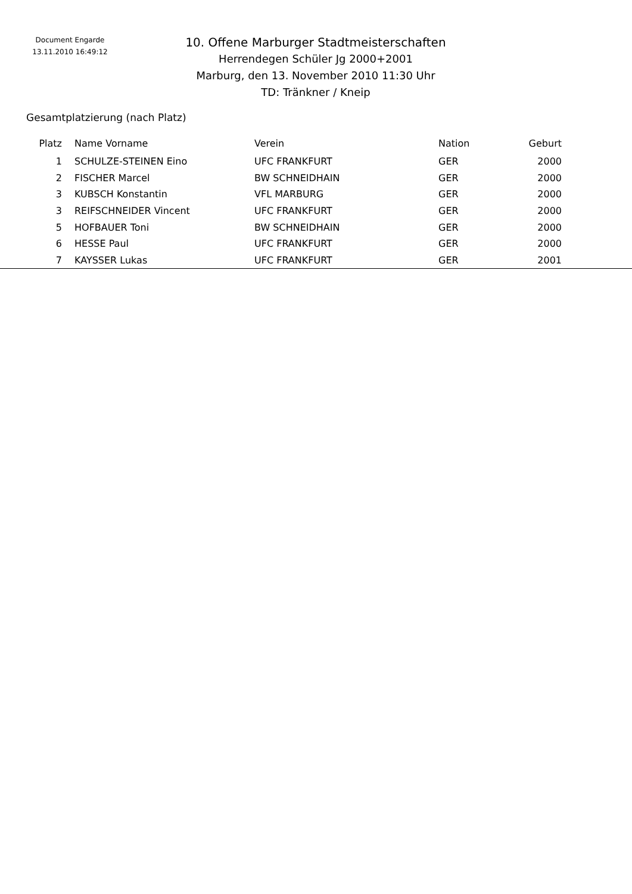Document Engarde
13.11.2010 16:49:12
10. Offene Marburger Stadtmeisterschaften
Herrendegen Schüler Jg 2000+2001
Marburg, den 13. November 2010 11:30 Uhr
TD: Tränkner / Kneip
Gesamtplatzierung (nach Platz)
| Platz | Name Vorname | Verein | Nation | Geburt | |
| --- | --- | --- | --- | --- | --- |
| 1 | SCHULZE-STEINEN Eino | UFC FRANKFURT | GER | 2000 | |
| 2 | FISCHER Marcel | BW SCHNEIDHAIN | GER | 2000 | |
| 3 | KUBSCH Konstantin | VFL MARBURG | GER | 2000 | |
| 3 | REIFSCHNEIDER Vincent | UFC FRANKFURT | GER | 2000 | |
| 5 | HOFBAUER Toni | BW SCHNEIDHAIN | GER | 2000 | |
| 6 | HESSE Paul | UFC FRANKFURT | GER | 2000 | |
| 7 | KAYSSER Lukas | UFC FRANKFURT | GER | 2001 | |